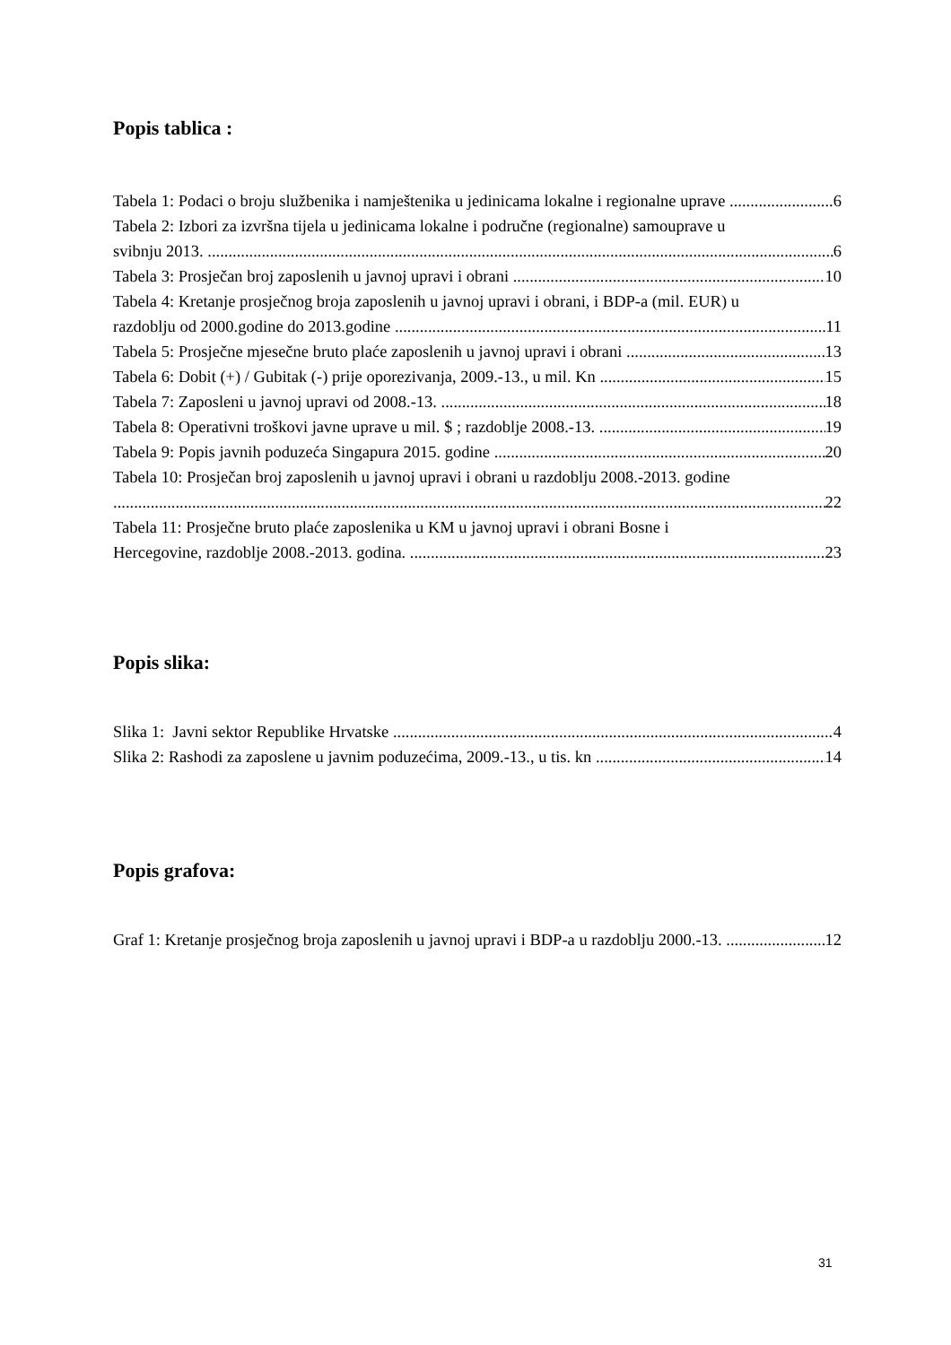Popis tablica :
Tabela 1: Podaci o broju službenika i namještenika u jedinicama lokalne i regionalne uprave 6
Tabela 2: Izbori za izvršna tijela u jedinicama lokalne i područne (regionalne) samouprave u
svibnju 2013. 6
Tabela 3: Prosječan broj zaposlenih u javnoj upravi i obrani 10
Tabela 4: Kretanje prosječnog broja zaposlenih u javnoj upravi i obrani, i BDP-a (mil. EUR) u
razdoblju od 2000.godine do 2013.godine 11
Tabela 5: Prosječne mjesečne bruto plaće zaposlenih u javnoj upravi i obrani 13
Tabela 6: Dobit (+) / Gubitak (-) prije oporezivanja, 2009.-13., u mil. Kn 15
Tabela 7: Zaposleni u javnoj upravi od 2008.-13. 18
Tabela 8: Operativni troškovi javne uprave u mil. $ ; razdoblje 2008.-13. 19
Tabela 9: Popis javnih poduzeća Singapura 2015. godine 20
Tabela 10: Prosječan broj zaposlenih u javnoj upravi i obrani u razdoblju 2008.-2013. godine
22
Tabela 11: Prosječne bruto plaće zaposlenika u KM u javnoj upravi i obrani Bosne i
Hercegovine, razdoblje 2008.-2013. godina. 23
Popis slika:
Slika 1: Javni sektor Republike Hrvatske 4
Slika 2: Rashodi za zaposlene u javnim poduzećima, 2009.-13., u tis. kn 14
Popis grafova:
Graf 1: Kretanje prosječnog broja zaposlenih u javnoj upravi i BDP-a u razdoblju 2000.-13. 12
31